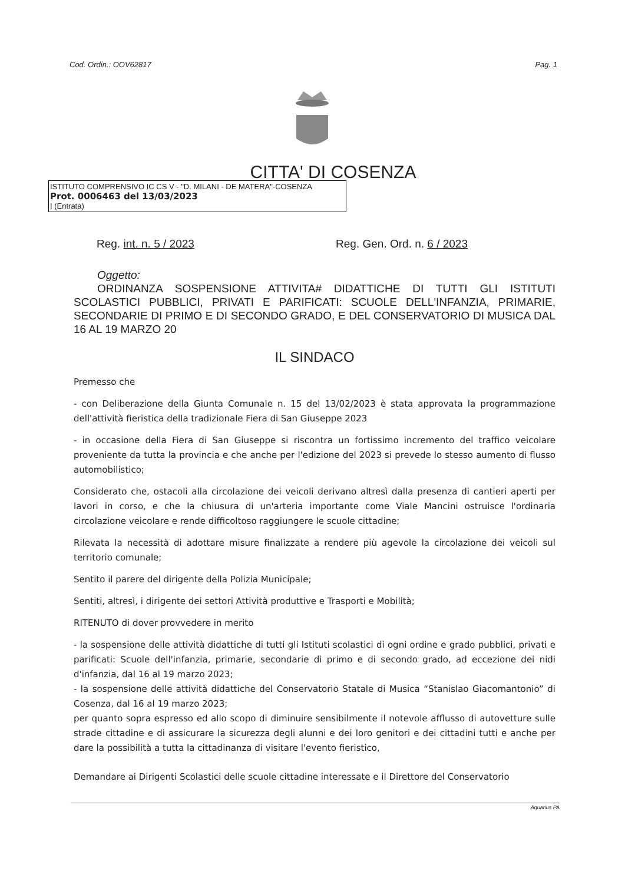Cod. Ordin.: OOV62817 Pag. 1
CITTA' DI COSENZA
ISTITUTO COMPRENSIVO IC CS V - "D. MILANI - DE MATERA"-COSENZA
Prot. 0006463 del 13/03/2023
I (Entrata)
Reg. int. n. 5 / 2023 Reg. Gen. Ord. n. 6 / 2023
Oggetto:
ORDINANZA SOSPENSIONE ATTIVITA# DIDATTICHE DI TUTTI GLI ISTITUTI SCOLASTICI PUBBLICI, PRIVATI E PARIFICATI: SCUOLE DELL'INFANZIA, PRIMARIE, SECONDARIE DI PRIMO E DI SECONDO GRADO, E DEL CONSERVATORIO DI MUSICA DAL 16 AL 19 MARZO 20
IL SINDACO
Premesso che
- con Deliberazione della Giunta Comunale n. 15 del 13/02/2023 è stata approvata la programmazione dell'attività fieristica della tradizionale Fiera di San Giuseppe 2023
- in occasione della Fiera di San Giuseppe si riscontra un fortissimo incremento del traffico veicolare proveniente da tutta la provincia e che anche per l'edizione del 2023 si prevede lo stesso aumento di flusso automobilistico;
Considerato che, ostacoli alla circolazione dei veicoli derivano altresì dalla presenza di cantieri aperti per lavori in corso, e che la chiusura di un'arteria importante come Viale Mancini ostruisce l'ordinaria circolazione veicolare e rende difficoltoso raggiungere le scuole cittadine;
Rilevata la necessità di adottare misure finalizzate a rendere più agevole la circolazione dei veicoli sul territorio comunale;
Sentito il parere del dirigente della Polizia Municipale;
Sentiti, altresì, i dirigente dei settori Attività produttive e Trasporti e Mobilità;
RITENUTO di dover provvedere in merito
- la sospensione delle attività didattiche di tutti gli Istituti scolastici di ogni ordine e grado pubblici, privati e parificati: Scuole dell'infanzia, primarie, secondarie di primo e di secondo grado, ad eccezione dei nidi d'infanzia, dal 16 al 19 marzo 2023;
- la sospensione delle attività didattiche del Conservatorio Statale di Musica “Stanislao Giacomantonio” di Cosenza, dal 16 al 19 marzo 2023;
per quanto sopra espresso ed allo scopo di diminuire sensibilmente il notevole afflusso di autovetture sulle strade cittadine e di assicurare la sicurezza degli alunni e dei loro genitori e dei cittadini tutti e anche per dare la possibilità a tutta la cittadinanza di visitare l'evento fieristico,
Demandare ai Dirigenti Scolastici delle scuole cittadine interessate e il Direttore del Conservatorio
Aquarius PA